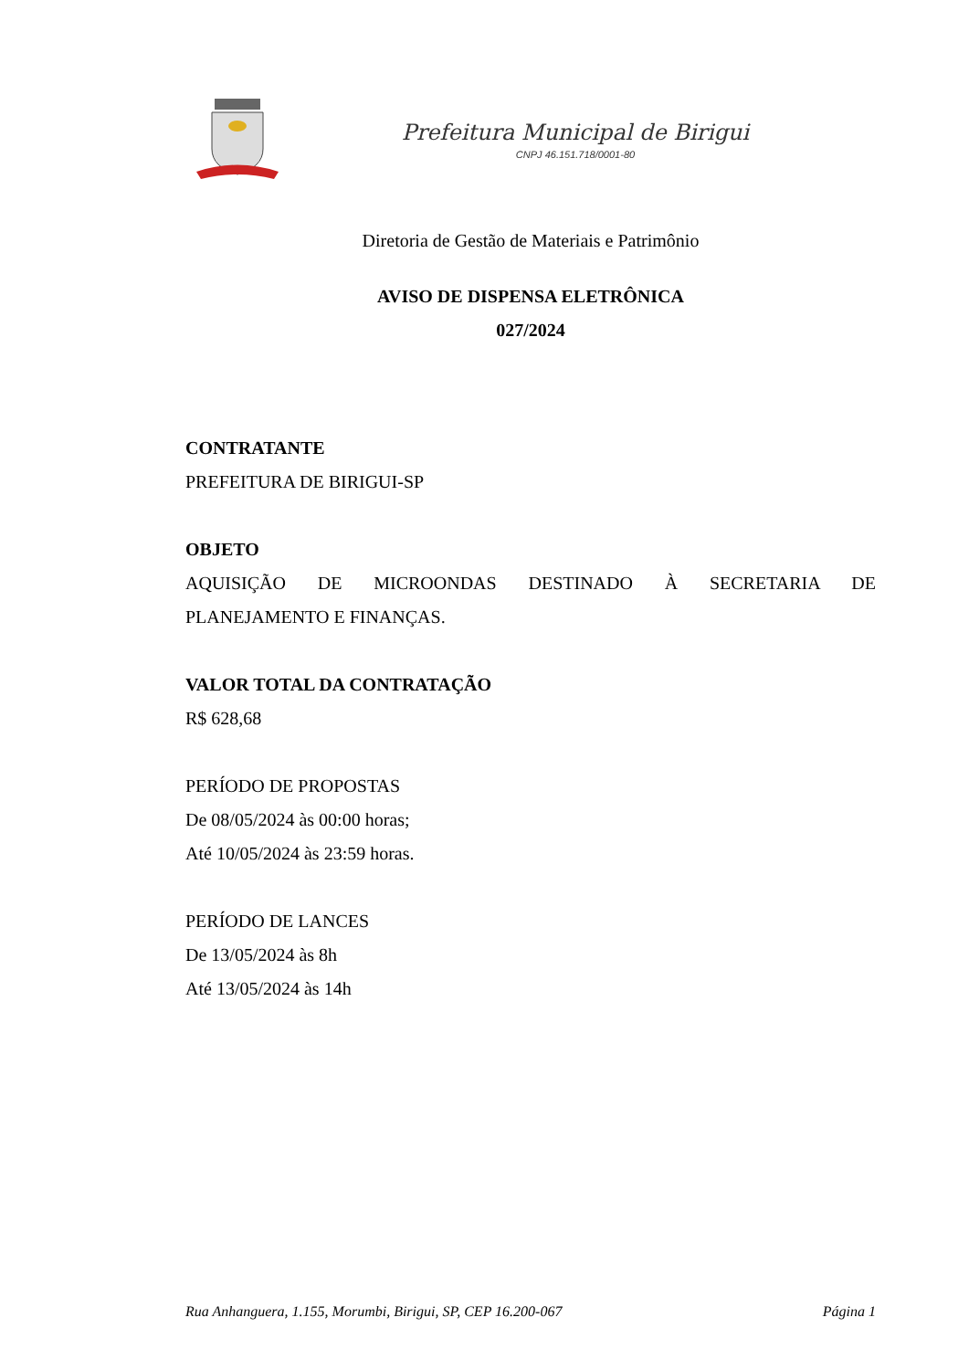Prefeitura Municipal de Birigui
CNPJ 46.151.718/0001-80
Diretoria de Gestão de Materiais e Patrimônio
AVISO DE DISPENSA ELETRÔNICA
027/2024
CONTRATANTE
PREFEITURA DE BIRIGUI-SP
OBJETO
AQUISIÇÃO DE MICROONDAS DESTINADO À SECRETARIA DE
PLANEJAMENTO E FINANÇAS.
VALOR TOTAL DA CONTRATAÇÃO
R$ 628,68
PERÍODO DE PROPOSTAS
De 08/05/2024 às 00:00 horas;
Até 10/05/2024 às 23:59 horas.
PERÍODO DE LANCES
De 13/05/2024 às 8h
Até 13/05/2024 às 14h
Rua Anhanguera, 1.155, Morumbi, Birigui, SP, CEP 16.200-067 Página 1